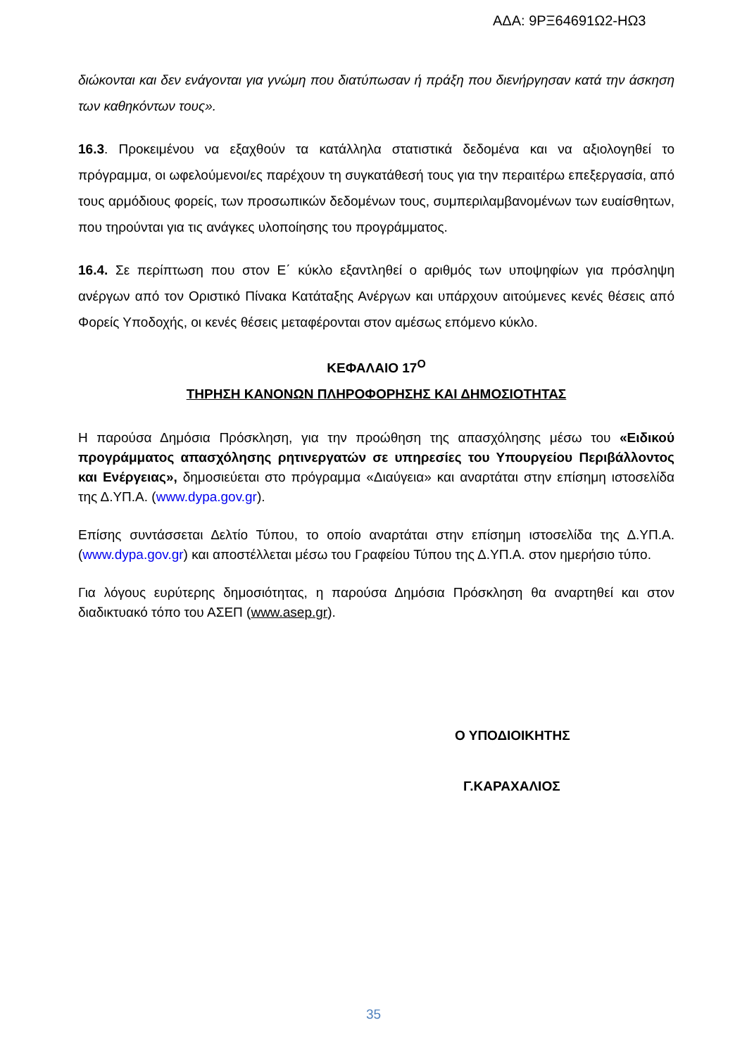ΑΔΑ: 9ΡΞ64691Ω2-ΗΩ3
διώκονται και δεν ενάγονται για γνώμη που διατύπωσαν ή πράξη που διενήργησαν κατά την άσκηση των καθηκόντων τους».
16.3. Προκειμένου να εξαχθούν τα κατάλληλα στατιστικά δεδομένα και να αξιολογηθεί το πρόγραμμα, οι ωφελούμενοι/ες παρέχουν τη συγκατάθεσή τους για την περαιτέρω επεξεργασία, από τους αρμόδιους φορείς, των προσωπικών δεδομένων τους, συμπεριλαμβανομένων των ευαίσθητων, που τηρούνται για τις ανάγκες υλοποίησης του προγράμματος.
16.4. Σε περίπτωση που στον Ε΄ κύκλο εξαντληθεί ο αριθμός των υποψηφίων για πρόσληψη ανέργων από τον Οριστικό Πίνακα Κατάταξης Ανέργων και υπάρχουν αιτούμενες κενές θέσεις από Φορείς Υποδοχής, οι κενές θέσεις μεταφέρονται στον αμέσως επόμενο κύκλο.
ΚΕΦΑΛΑΙΟ 17<sup>Ο</sup>
ΤΗΡΗΣΗ ΚΑΝΟΝΩΝ ΠΛΗΡΟΦΟΡΗΣΗΣ ΚΑΙ ΔΗΜΟΣΙΟΤΗΤΑΣ
Η παρούσα Δημόσια Πρόσκληση, για την προώθηση της απασχόλησης μέσω του «Ειδικού προγράμματος απασχόλησης ρητινεργατών σε υπηρεσίες του Υπουργείου Περιβάλλοντος και Ενέργειας», δημοσιεύεται στο πρόγραμμα «Διαύγεια» και αναρτάται στην επίσημη ιστοσελίδα της Δ.ΥΠ.Α. (www.dypa.gov.gr).
Επίσης συντάσσεται Δελτίο Τύπου, το οποίο αναρτάται στην επίσημη ιστοσελίδα της Δ.ΥΠ.Α. (www.dypa.gov.gr) και αποστέλλεται μέσω του Γραφείου Τύπου της Δ.ΥΠ.Α. στον ημερήσιο τύπο.
Για λόγους ευρύτερης δημοσιότητας, η παρούσα Δημόσια Πρόσκληση θα αναρτηθεί και στον διαδικτυακό τόπο του ΑΣΕΠ (www.asep.gr).
Ο ΥΠΟΔΙΟΙΚΗΤΗΣ
Γ.ΚΑΡΑΧΑΛΙΟΣ
35